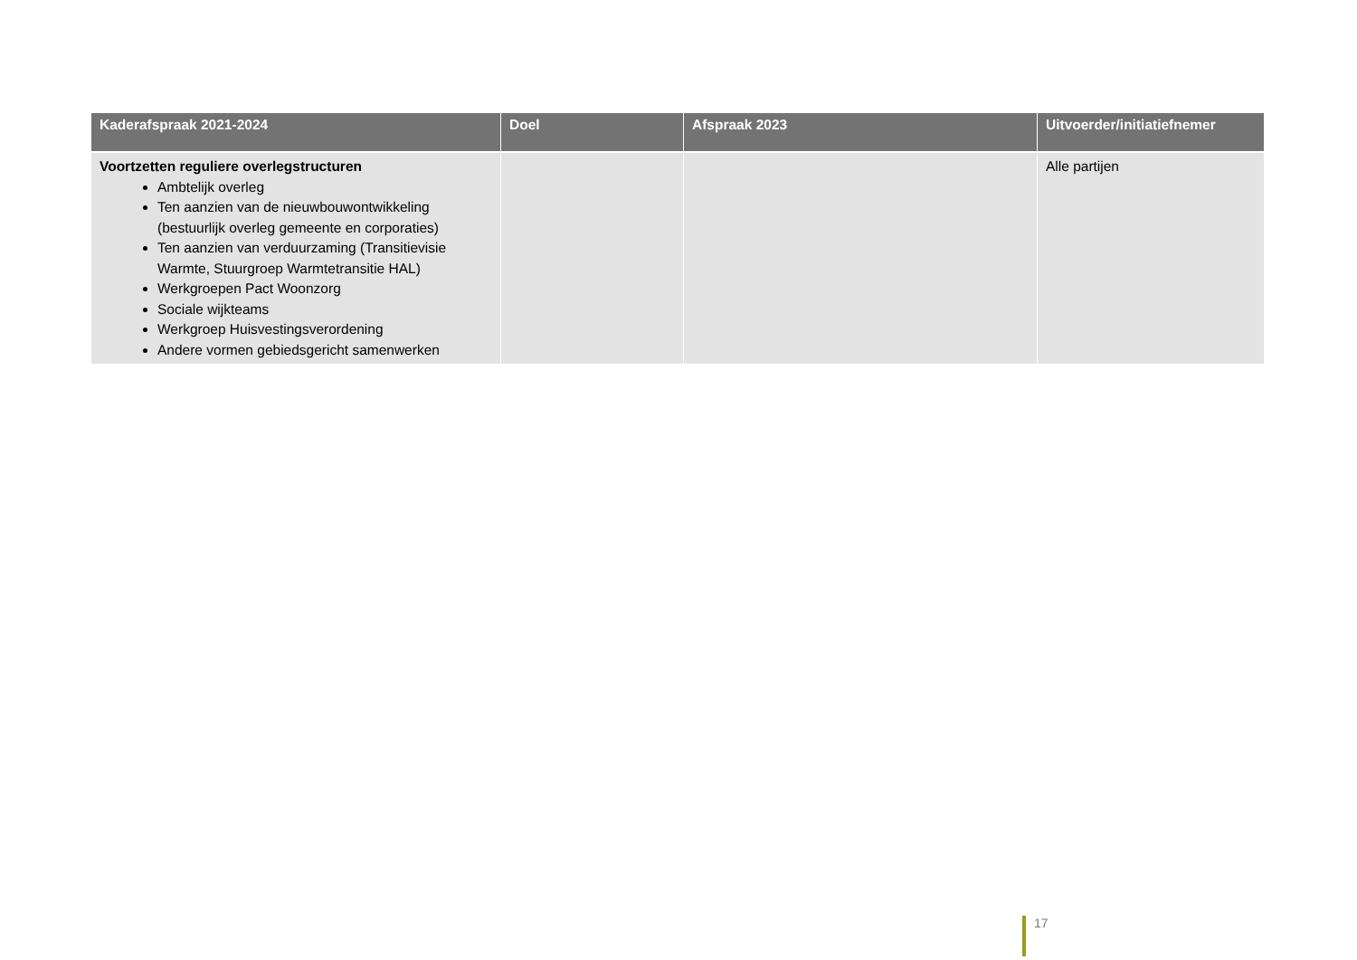| Kaderafspraak 2021-2024 | Doel | Afspraak 2023 | Uitvoerder/initiatiefnemer |
| --- | --- | --- | --- |
| Voortzetten reguliere overlegstructuren Ambtelijk overleg Ten aanzien van de nieuwbouwontwikkeling (bestuurlijk overleg gemeente en corporaties) Ten aanzien van verduurzaming (Transitievisie Warmte, Stuurgroep Warmtetransitie HAL) Werkgroepen Pact Woonzorg Sociale wijkteams Werkgroep Huisvestingsverordening Andere vormen gebiedsgericht samenwerken | | | Alle partijen |
17